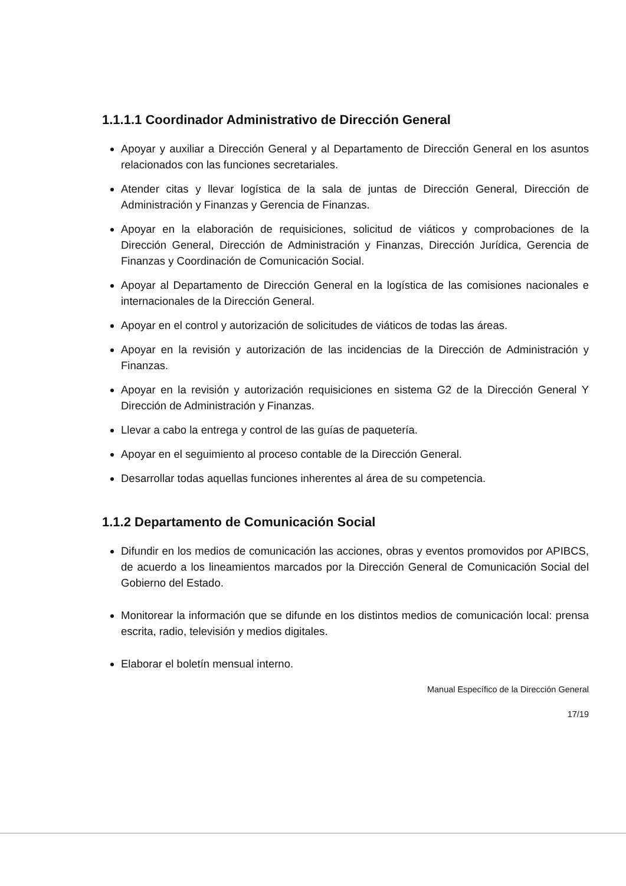1.1.1.1 Coordinador Administrativo de Dirección General
Apoyar y auxiliar a Dirección General y al Departamento de Dirección General en los asuntos relacionados con las funciones secretariales.
Atender citas y llevar logística de la sala de juntas de Dirección General, Dirección de Administración y Finanzas y Gerencia de Finanzas.
Apoyar en la elaboración de requisiciones, solicitud de viáticos y comprobaciones de la Dirección General, Dirección de Administración y Finanzas, Dirección Jurídica, Gerencia de Finanzas y Coordinación de Comunicación Social.
Apoyar al Departamento de Dirección General en la logística de las comisiones nacionales e internacionales de la Dirección General.
Apoyar en el control y autorización de solicitudes de viáticos de todas las áreas.
Apoyar en la revisión y autorización de las incidencias de la Dirección de Administración y Finanzas.
Apoyar en la revisión y autorización requisiciones en sistema G2 de la Dirección General Y Dirección de Administración y Finanzas.
Llevar a cabo la entrega y control de las guías de paquetería.
Apoyar en el seguimiento al proceso contable de la Dirección General.
Desarrollar todas aquellas funciones inherentes al área de su competencia.
1.1.2 Departamento de Comunicación Social
Difundir en los medios de comunicación las acciones, obras y eventos promovidos por APIBCS, de acuerdo a los lineamientos marcados por la Dirección General de Comunicación Social del Gobierno del Estado.
Monitorear la información que se difunde en los distintos medios de comunicación local: prensa escrita, radio, televisión y medios digitales.
Elaborar el boletín mensual interno.
Manual Específico de la Dirección General
17/19